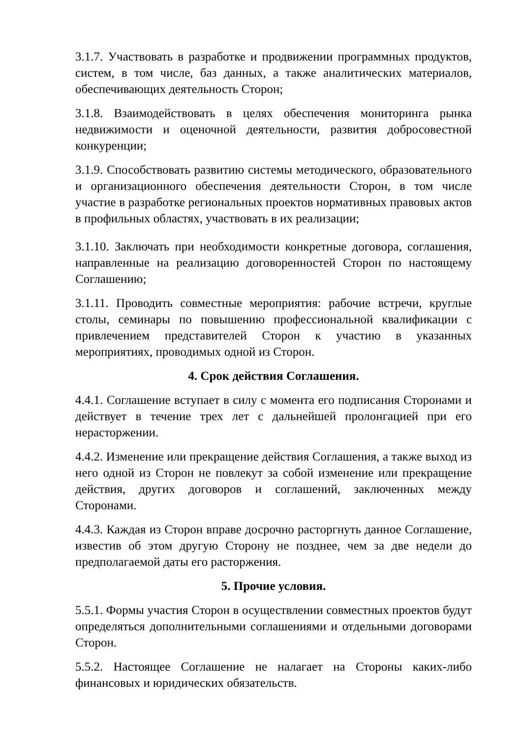3.1.7. Участвовать в разработке и продвижении программных продуктов, систем, в том числе, баз данных, а также аналитических материалов, обеспечивающих деятельность Сторон;
3.1.8. Взаимодействовать в целях обеспечения мониторинга рынка недвижимости и оценочной деятельности, развития добросовестной конкуренции;
3.1.9. Способствовать развитию системы методического, образовательного и организационного обеспечения деятельности Сторон, в том числе участие в разработке региональных проектов нормативных правовых актов в профильных областях, участвовать в их реализации;
3.1.10. Заключать при необходимости конкретные договора, соглашения, направленные на реализацию договоренностей Сторон по настоящему Соглашению;
3.1.11. Проводить совместные мероприятия: рабочие встречи, круглые столы, семинары по повышению профессиональной квалификации с привлечением представителей Сторон к участию в указанных мероприятиях, проводимых одной из Сторон.
4. Срок действия Соглашения.
4.4.1. Соглашение вступает в силу с момента его подписания Сторонами и действует в течение трех лет с дальнейшей пролонгацией при его нерасторжении.
4.4.2. Изменение или прекращение действия Соглашения, а также выход из него одной из Сторон не повлекут за собой изменение или прекращение действия, других договоров и соглашений, заключенных между Сторонами.
4.4.3. Каждая из Сторон вправе досрочно расторгнуть данное Соглашение, известив об этом другую Сторону не позднее, чем за две недели до предполагаемой даты его расторжения.
5. Прочие условия.
5.5.1. Формы участия Сторон в осуществлении совместных проектов будут определяться дополнительными соглашениями и отдельными договорами Сторон.
5.5.2. Настоящее Соглашение не налагает на Стороны каких-либо финансовых и юридических обязательств.